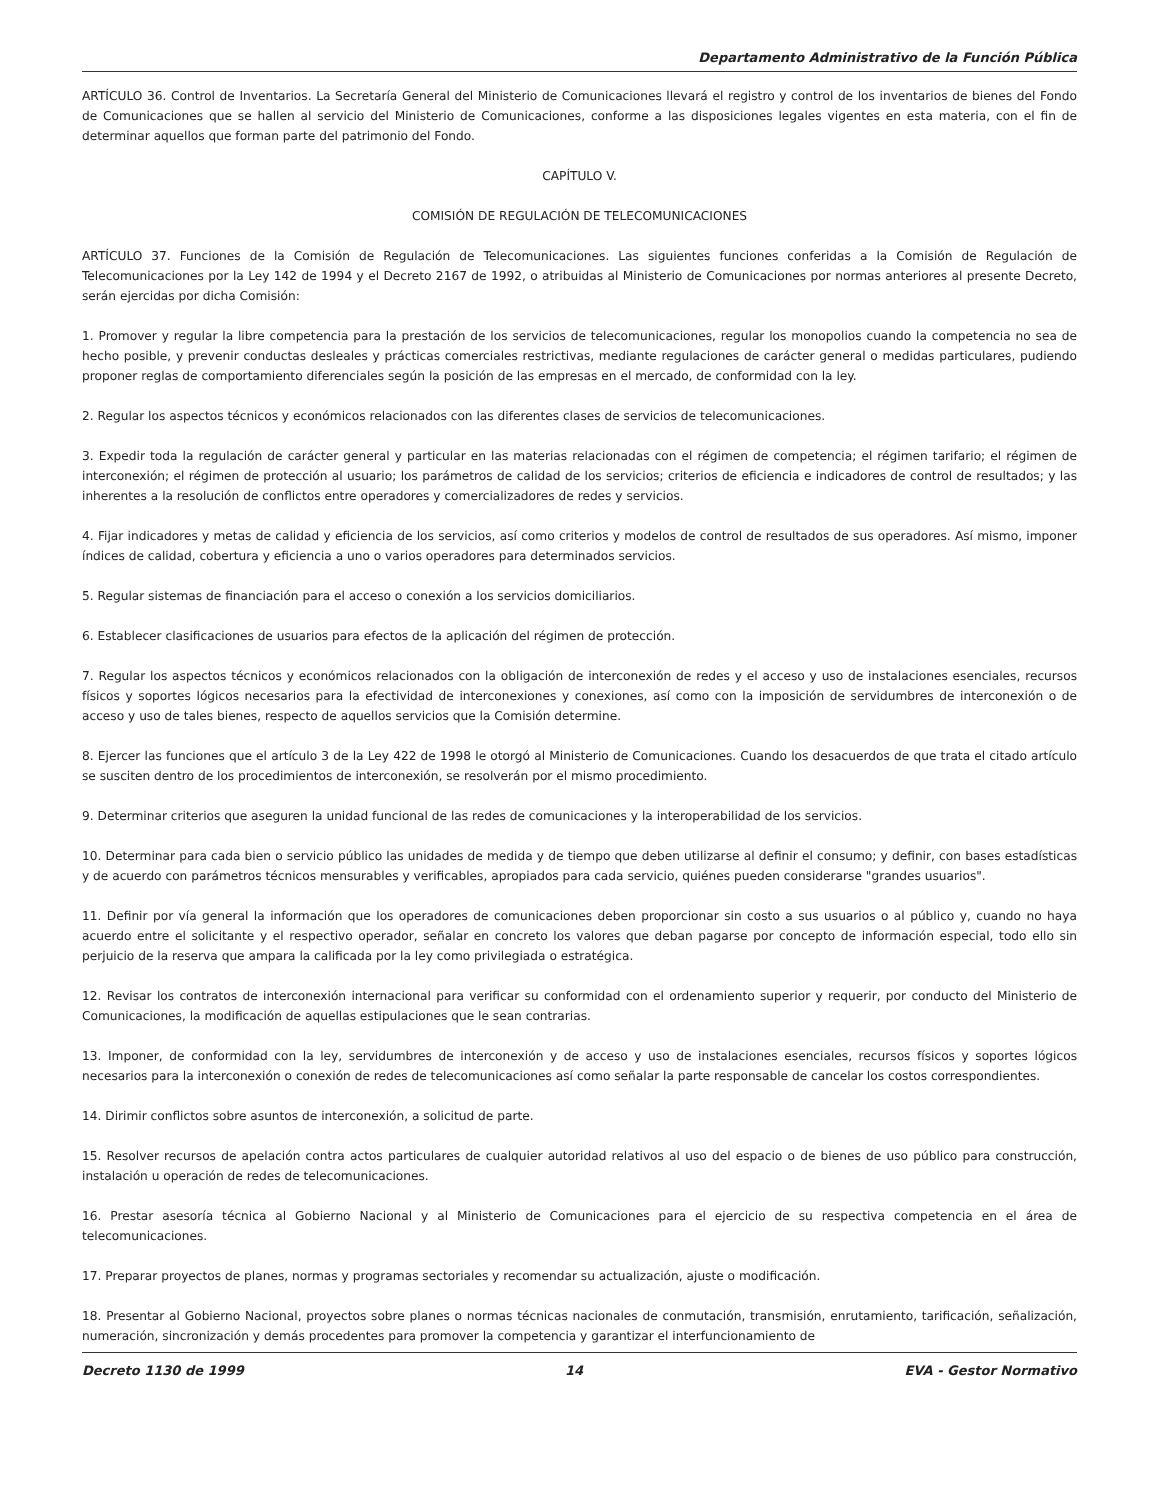Departamento Administrativo de la Función Pública
ARTÍCULO 36. Control de Inventarios. La Secretaría General del Ministerio de Comunicaciones llevará el registro y control de los inventarios de bienes del Fondo de Comunicaciones que se hallen al servicio del Ministerio de Comunicaciones, conforme a las disposiciones legales vigentes en esta materia, con el fin de determinar aquellos que forman parte del patrimonio del Fondo.
CAPÍTULO V.
COMISIÓN DE REGULACIÓN DE TELECOMUNICACIONES
ARTÍCULO 37. Funciones de la Comisión de Regulación de Telecomunicaciones. Las siguientes funciones conferidas a la Comisión de Regulación de Telecomunicaciones por la Ley 142 de 1994 y el Decreto 2167 de 1992, o atribuidas al Ministerio de Comunicaciones por normas anteriores al presente Decreto, serán ejercidas por dicha Comisión:
1. Promover y regular la libre competencia para la prestación de los servicios de telecomunicaciones, regular los monopolios cuando la competencia no sea de hecho posible, y prevenir conductas desleales y prácticas comerciales restrictivas, mediante regulaciones de carácter general o medidas particulares, pudiendo proponer reglas de comportamiento diferenciales según la posición de las empresas en el mercado, de conformidad con la ley.
2. Regular los aspectos técnicos y económicos relacionados con las diferentes clases de servicios de telecomunicaciones.
3. Expedir toda la regulación de carácter general y particular en las materias relacionadas con el régimen de competencia; el régimen tarifario; el régimen de interconexión; el régimen de protección al usuario; los parámetros de calidad de los servicios; criterios de eficiencia e indicadores de control de resultados; y las inherentes a la resolución de conflictos entre operadores y comercializadores de redes y servicios.
4. Fijar indicadores y metas de calidad y eficiencia de los servicios, así como criterios y modelos de control de resultados de sus operadores. Así mismo, imponer índices de calidad, cobertura y eficiencia a uno o varios operadores para determinados servicios.
5. Regular sistemas de financiación para el acceso o conexión a los servicios domiciliarios.
6. Establecer clasificaciones de usuarios para efectos de la aplicación del régimen de protección.
7. Regular los aspectos técnicos y económicos relacionados con la obligación de interconexión de redes y el acceso y uso de instalaciones esenciales, recursos físicos y soportes lógicos necesarios para la efectividad de interconexiones y conexiones, así como con la imposición de servidumbres de interconexión o de acceso y uso de tales bienes, respecto de aquellos servicios que la Comisión determine.
8. Ejercer las funciones que el artículo 3 de la Ley 422 de 1998 le otorgó al Ministerio de Comunicaciones. Cuando los desacuerdos de que trata el citado artículo se susciten dentro de los procedimientos de interconexión, se resolverán por el mismo procedimiento.
9. Determinar criterios que aseguren la unidad funcional de las redes de comunicaciones y la interoperabilidad de los servicios.
10. Determinar para cada bien o servicio público las unidades de medida y de tiempo que deben utilizarse al definir el consumo; y definir, con bases estadísticas y de acuerdo con parámetros técnicos mensurables y verificables, apropiados para cada servicio, quiénes pueden considerarse "grandes usuarios".
11. Definir por vía general la información que los operadores de comunicaciones deben proporcionar sin costo a sus usuarios o al público y, cuando no haya acuerdo entre el solicitante y el respectivo operador, señalar en concreto los valores que deban pagarse por concepto de información especial, todo ello sin perjuicio de la reserva que ampara la calificada por la ley como privilegiada o estratégica.
12. Revisar los contratos de interconexión internacional para verificar su conformidad con el ordenamiento superior y requerir, por conducto del Ministerio de Comunicaciones, la modificación de aquellas estipulaciones que le sean contrarias.
13. Imponer, de conformidad con la ley, servidumbres de interconexión y de acceso y uso de instalaciones esenciales, recursos físicos y soportes lógicos necesarios para la interconexión o conexión de redes de telecomunicaciones así como señalar la parte responsable de cancelar los costos correspondientes.
14. Dirimir conflictos sobre asuntos de interconexión, a solicitud de parte.
15. Resolver recursos de apelación contra actos particulares de cualquier autoridad relativos al uso del espacio o de bienes de uso público para construcción, instalación u operación de redes de telecomunicaciones.
16. Prestar asesoría técnica al Gobierno Nacional y al Ministerio de Comunicaciones para el ejercicio de su respectiva competencia en el área de telecomunicaciones.
17. Preparar proyectos de planes, normas y programas sectoriales y recomendar su actualización, ajuste o modificación.
18. Presentar al Gobierno Nacional, proyectos sobre planes o normas técnicas nacionales de conmutación, transmisión, enrutamiento, tarificación, señalización, numeración, sincronización y demás procedentes para promover la competencia y garantizar el interfuncionamiento de
Decreto 1130 de 1999 14 EVA - Gestor Normativo